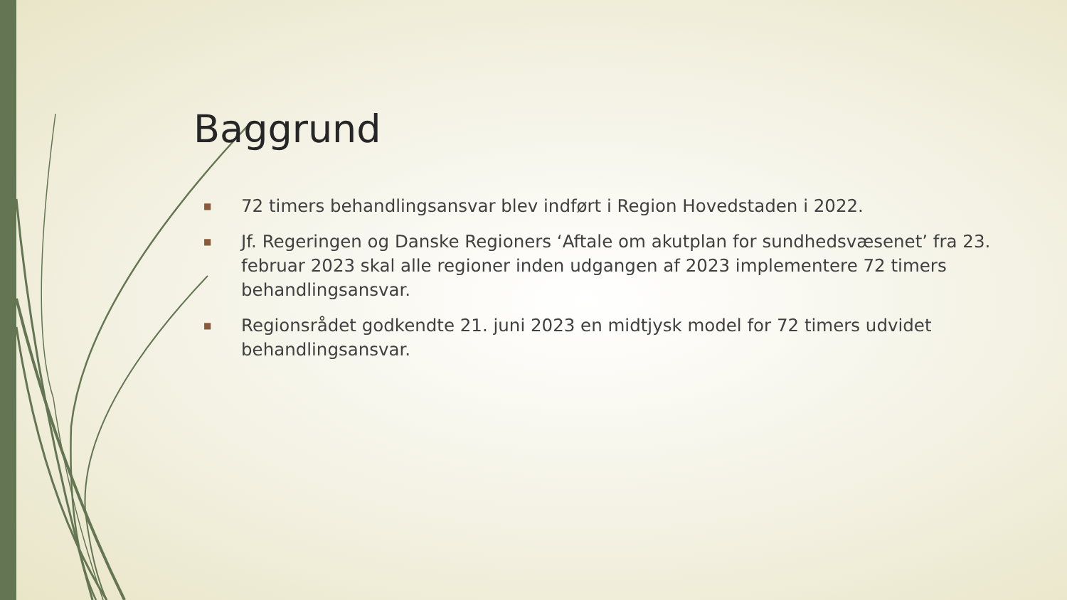Baggrund
■ 72 timers behandlingsansvar blev indført i Region Hovedstaden i 2022.
■ Jf. Regeringen og Danske Regioners ‘Aftale om akutplan for sundhedsvæsenet’ fra 23. februar 2023 skal alle regioner inden udgangen af 2023 implementere 72 timers behandlingsansvar.
■ Regionsrådet godkendte 21. juni 2023 en midtjysk model for 72 timers udvidet behandlingsansvar.